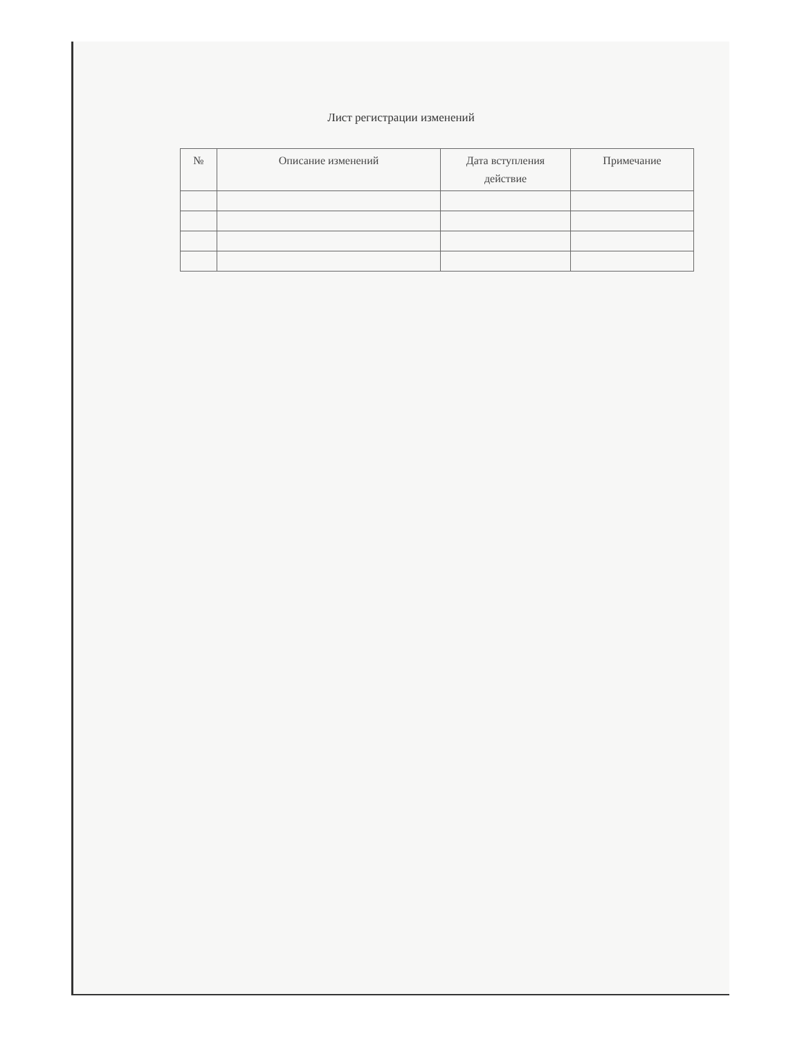Лист регистрации изменений
| № | Описание изменений | Дата вступления действие | Примечание |
| --- | --- | --- | --- |